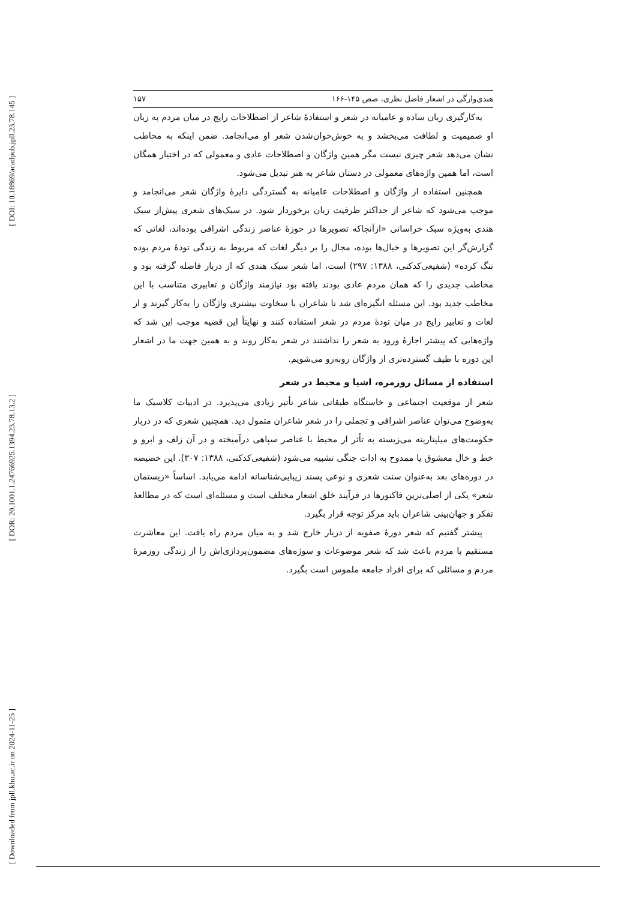[ DOI: 10.18869/acadpub.jpll.23.78.145 ]
[ DOR: 20.1001.1.24766925.1394.23.78.13.2 ]
[ Downloaded from jpll.khu.ac.ir on 2024-11-25 ]
هندی‌وارگی در اشعار فاضل نظری، صص ۱۴۵-۱۶۶ ۱۵۷
به‌کارگیری زبان ساده و عامیانه در شعر و استفادهٔ شاعر از اصطلاحات رایج در میان مردم به زبان او صمیمیت و لطافت می‌بخشد و به خوش‌خوان‌شدن شعر او می‌انجامد. ضمن اینکه به مخاطب نشان می‌دهد شعر چیزی نیست مگر همین واژگان و اصطلاحات عادی و معمولی که در اختیار همگان است، اما همین واژه‌های معمولی در دستان شاعر به هنر تبدیل می‌شود.
همچنین استفاده از واژگان و اصطلاحات عامیانه به گستردگی دایرهٔ واژگان شعر می‌انجامد و موجب می‌شود که شاعر از حداکثر ظرفیت زبان برخوردار شود. در سبک‌های شعری پیش‌از سبک هندی به‌ویژه سبک خراسانی «ازآنجاکه تصویرها در حوزهٔ عناصر زندگی اشرافی بوده‌اند، لغاتی که گزارش‌گر این تصویرها و خیال‌ها بوده، مجال را بر دیگر لغات که مربوط به زندگی تودهٔ مردم بوده تنگ کرده» (شفیعی‌کدکنی، ۱۳۸۸: ۲۹۷) است، اما شعر سبک هندی که از دربار فاصله گرفته بود و مخاطب جدیدی را که همان مردم عادی بودند یافته بود نیازمند واژگان و تعابیری متناسب با این مخاطب جدید بود. این مسئله انگیزه‌ای شد تا شاعران با سخاوت بیشتری واژگان را به‌کار گیرند و از لغات و تعابیر رایج در میان تودهٔ مردم در شعر استفاده کنند و نهایتاً این قضیه موجب این شد که واژه‌هایی که پیشتر اجازهٔ ورود به شعر را نداشتند در شعر به‌کار روند و به همین جهت ما در اشعار این دوره با طیف گسترده‌تری از واژگان روبه‌رو می‌شویم.
استفاده از مسائل روزمره، اشیا و محیط در شعر
شعر از موقعیت اجتماعی و خاستگاه طبقاتی شاعر تأثیر زیادی می‌پذیرد. در ادبیات کلاسیک ما به‌وضوح می‌توان عناصر اشرافی و تجملی را در شعر شاعران متمول دید. همچنین شعری که در دربار حکومت‌های میلیتاریته می‌زیسته به تأثر از محیط با عناصر سپاهی درآمیخته و در آن زلف و ابرو و خط و خال معشوق یا ممدوح به ادات جنگی تشبیه می‌شود (شفیعی‌کدکنی، ۱۳۸۸: ۳۰۷). این خصیصه در دوره‌های بعد به‌عنوان سنت شعری و نوعی پسند زیبایی‌شناسانه ادامه می‌یابد. اساساً «زیستمان شعر» یکی از اصلی‌ترین فاکتورها در فرآیند خلق اشعار مختلف است و مسئله‌ای است که در مطالعهٔ تفکر و جهان‌بینی شاعران باید مرکز توجه قرار بگیرد.
پیشتر گفتیم که شعر دورهٔ صفویه از دربار خارج شد و به میان مردم راه یافت. این معاشرت مستقیم با مردم باعث شد که شعر موضوعات و سوژه‌های مضمون‌پردازی‌اش را از زندگی روزمرهٔ مردم و مسائلی که برای افراد جامعه ملموس است بگیرد.